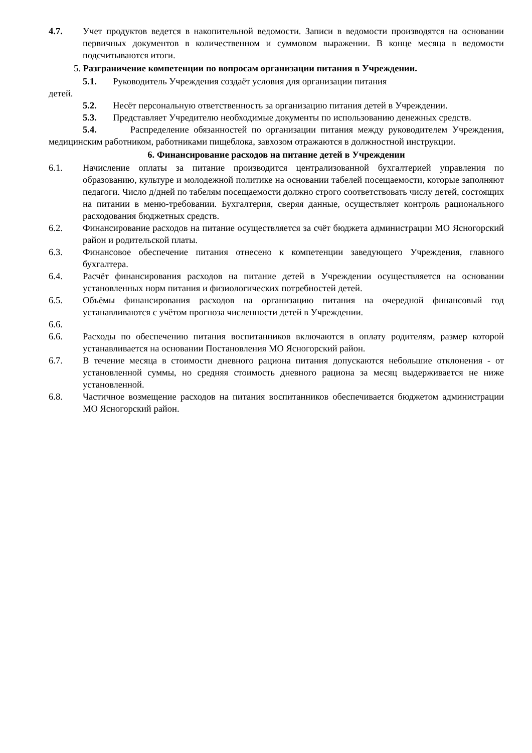4.7. Учет продуктов ведется в накопительной ведомости. Записи в ведомости производятся на основании первичных документов в количественном и суммовом выражении. В конце месяца в ведомости подсчитываются итоги.
5. Разграничение компетенции по вопросам организации питания в Учреждении.
5.1. Руководитель Учреждения создаёт условия для организации питания
детей.
5.2. Несёт персональную ответственность за организацию питания детей в Учреждении.
5.3. Представляет Учредителю необходимые документы по использованию денежных средств.
5.4. Распределение обязанностей по организации питания между руководителем Учреждения, медицинским работником, работниками пищеблока, завхозом отражаются в должностной инструкции.
6. Финансирование расходов на питание детей в Учреждении
6.1. Начисление оплаты за питание производится централизованной бухгалтерией управления по образованию, культуре и молодежной политике на основании табелей посещаемости, которые заполняют педагоги. Число д/дней по табелям посещаемости должно строго соответствовать числу детей, состоящих на питании в меню-требовании. Бухгалтерия, сверяя данные, осуществляет контроль рационального расходования бюджетных средств.
6.2. Финансирование расходов на питание осуществляется за счёт бюджета администрации МО Ясногорский район и родительской платы.
6.3. Финансовое обеспечение питания отнесено к компетенции заведующего Учреждения, главного бухгалтера.
6.4. Расчёт финансирования расходов на питание детей в Учреждении осуществляется на основании установленных норм питания и физиологических потребностей детей.
6.5. Объёмы финансирования расходов на организацию питания на очередной финансовый год устанавливаются с учётом прогноза численности детей в Учреждении.
6.6.
6.6. Расходы по обеспечению питания воспитанников включаются в оплату родителям, размер которой устанавливается на основании Постановления МО Ясногорский район.
6.7. В течение месяца в стоимости дневного рациона питания допускаются небольшие отклонения - от установленной суммы, но средняя стоимость дневного рациона за месяц выдерживается не ниже установленной.
6.8. Частичное возмещение расходов на питания воспитанников обеспечивается бюджетом администрации МО Ясногорский район.